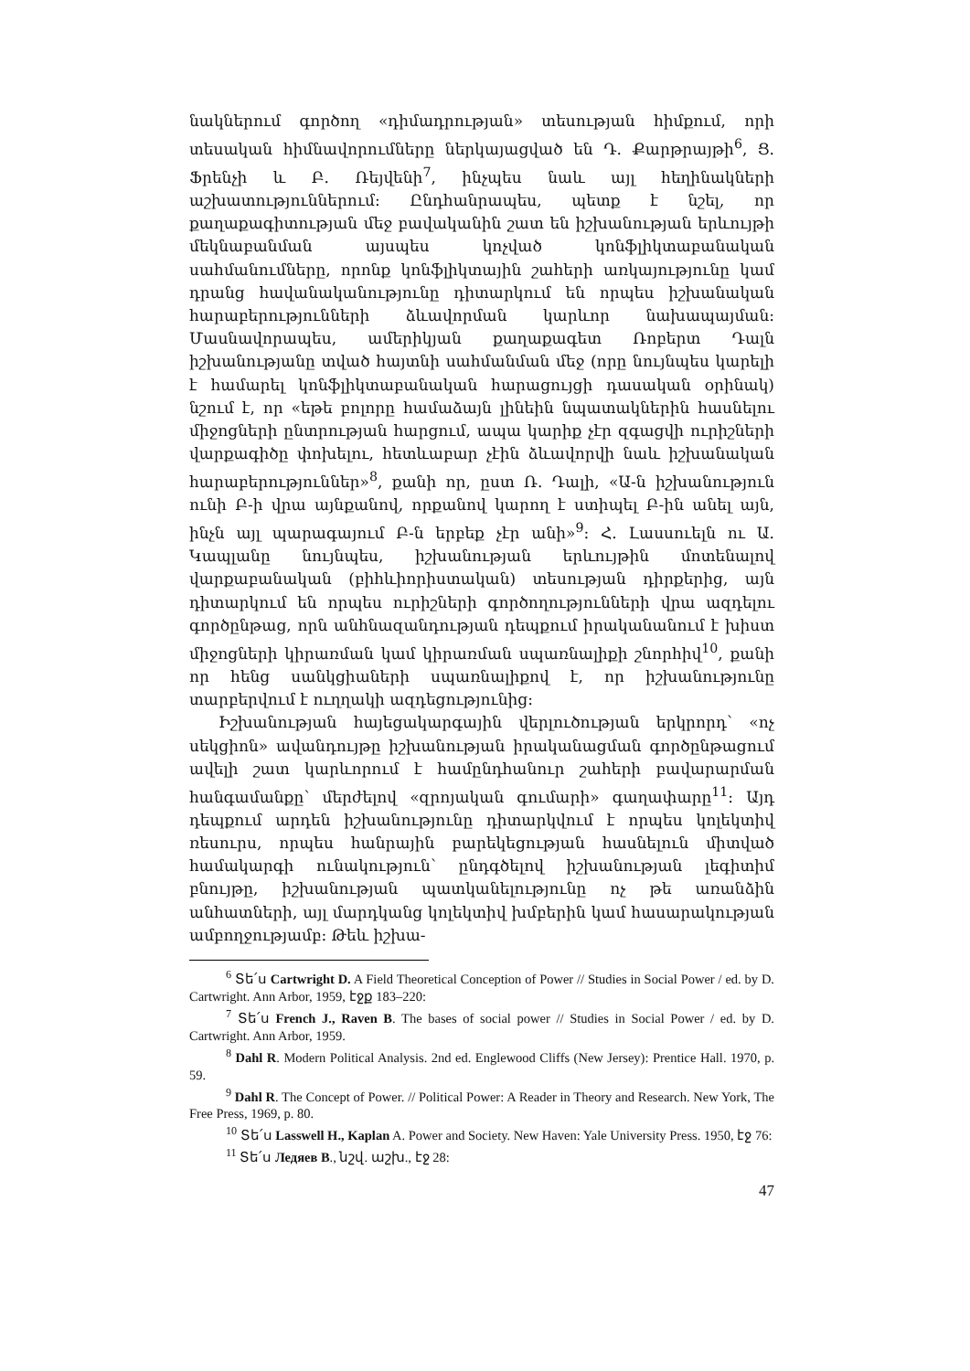նակներում գործող «դիմադրության» տեսության հիմքում, որի տեսական հիմնավորումները ներկայացված են Դ. Քարթրայթի<sup>6</sup>, Ց. Ֆրենչի և Բ. Ռեյվենի<sup>7</sup>, ինչպես նաև այլ հեղինակների աշխատություններում: Ընդհանրապես, պետք է նշել, որ քաղաքագիտության մեջ բավականին շատ են իշխանության երևույթի մեկնաբանման այսպես կոչված կոնֆլիկտաբանական սահմանումները, որոնք կոնֆլիկտային շահերի առկայությունը կամ դրանց հավանականությունը դիտարկում են որպես իշխանական հարաբերությունների ձևավորման կարևոր նախապայման: Մասնավորապես, ամերիկյան քաղաքագետ Ռոբերտ Դալն իշխանությանը տված հայտնի սահմանման մեջ (որը նույնպես կարելի է համարել կոնֆլիկտաբանական հարացույցի դասական օրինակ) նշում է, որ «եթե բոլորը համաձայն լինեին նպատակներին հասնելու միջոցների ընտրության հարցում, ապա կարիք չէր զգացվի ուրիշների վարքագիծը փոխելու, հետևաբար չէին ձևավորվի նաև իշխանական հարաբերություններ»<sup>8</sup>, քանի որ, ըստ Ռ. Դալի, «Ա-ն իշխանություն ունի Բ-ի վրա այնքանով, որքանով կարող է ստիպել Բ-ին անել այն, ինչն այլ պարագայում Բ-ն երբեք չէր անի»<sup>9</sup>: Հ. Լասսուելն ու Ա. Կապլանը նույնպես, իշխանության երևույթին մոտենալով վարքաբանական (բիհևիորիստական) տեսության դիրքերից, այն դիտարկում են որպես ուրիշների գործողությունների վրա ազդելու գործընթաց, որն անհնազանդության դեպքում իրականանում է խիստ միջոցների կիրառման կամ կիրառման սպառնալիքի շնորհիվ<sup>10</sup>, քանի որ հենց սանկցիաների սպառնալիքով է, որ իշխանությունը տարբերվում է ուղղակի ազդեցությունից:
Իշխանության հայեցակարգային վերլուծության երկրորդ՝ «ոչ սեկցիոն» ավանդույթը իշխանության իրականացման գործընթացում ավելի շատ կարևորում է համընդհանուր շահերի բավարարման հանգամանքը՝ մերժելով «զրոյական գումարի» գաղափարը<sup>11</sup>: Այդ դեպքում արդեն իշխանությունը դիտարկվում է որպես կոլեկտիվ ռեսուրս, որպես հանրային բարեկեցության հասնելուն միտված համակարգի ունակություն՝ ընդգծելով իշխանության լեգիտիմ բնույթը, իշխանության պատկանելությունը ոչ թե առանձին անհատների, այլ մարդկանց կոլեկտիվ խմբերին կամ հասարակության ամբողջությամբ: Թեև իշխա-
<sup>6</sup> Տե՛ս Cartwright D. A Field Theoretical Conception of Power // Studies in Social Power / ed. by D. Cartwright. Ann Arbor, 1959, էջք 183–220:
<sup>7</sup> Տե՛ս French J., Raven B. The bases of social power // Studies in Social Power / ed. by D. Cartwright. Ann Arbor, 1959.
<sup>8</sup> Dahl R. Modern Political Analysis. 2nd ed. Englewood Cliffs (New Jersey): Prentice Hall. 1970, p. 59.
<sup>9</sup> Dahl R. The Concept of Power. // Political Power: A Reader in Theory and Research. New York, The Free Press, 1969, p. 80.
<sup>10</sup> Տե՛ս Lasswell H., Kaplan A. Power and Society. New Haven: Yale University Press. 1950, էջ 76:
<sup>11</sup> Տե՛ս Ледяев В., նշվ. աշխ., էջ 28:
47